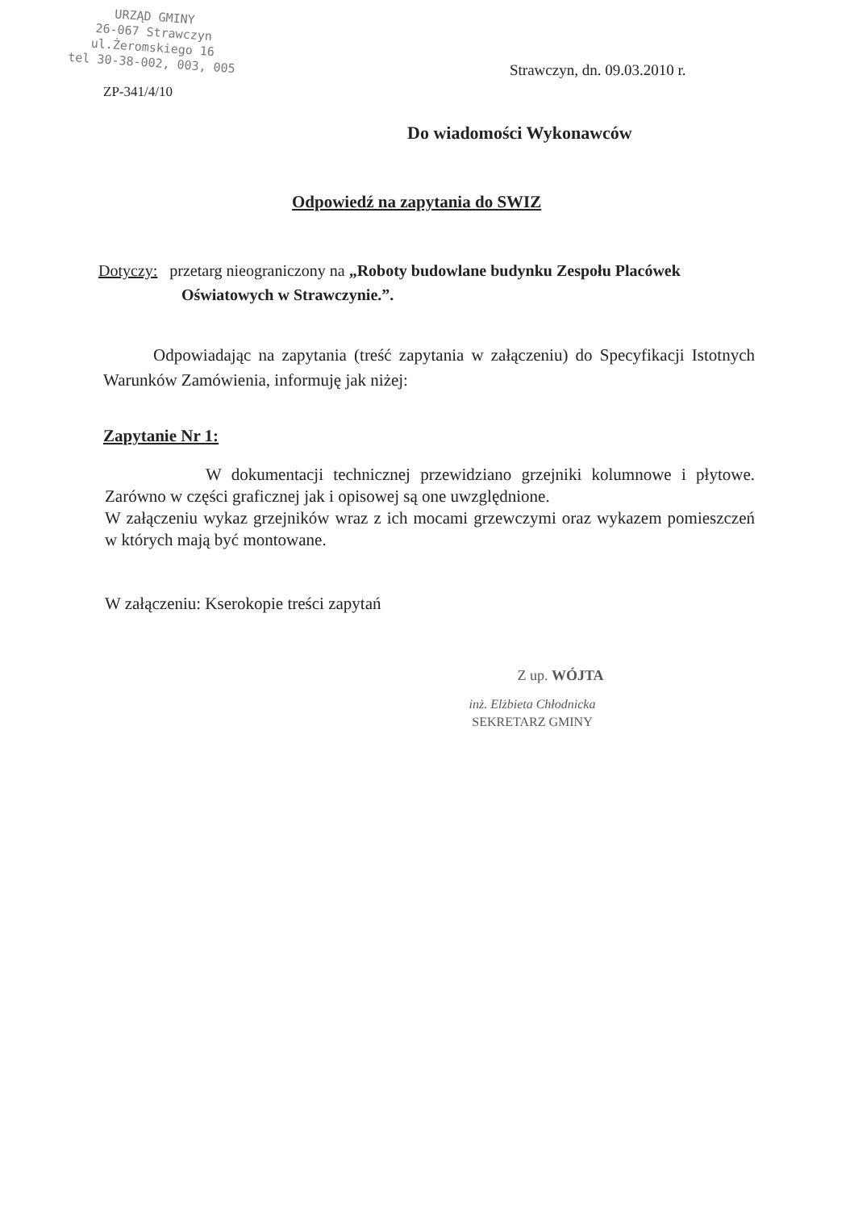URZĄD GMINY
26-067 Strawczyn
ul.Żeromskiego 16
tel 30-38-002, 003, 005
ZP-341/4/10
Strawczyn, dn. 09.03.2010 r.
Do wiadomości Wykonawców
Odpowiedź na zapytania do SWIZ
Dotyczy: przetarg nieograniczony na „Roboty budowlane budynku Zespołu Placówek
Oświatowych w Strawczynie.”.
Odpowiadając na zapytania (treść zapytania w załączeniu) do Specyfikacji Istotnych Warunków Zamówienia, informuję jak niżej:
Zapytanie Nr 1:
W dokumentacji technicznej przewidziano grzejniki kolumnowe i płytowe. Zarówno w części graficznej jak i opisowej są one uwzględnione.
W załączeniu wykaz grzejników wraz z ich mocami grzewczymi oraz wykazem pomieszczeń w których mają być montowane.
W załączeniu: Kserokopie treści zapytań
Z up. WÓJTA
inż. Elżbieta Chłodnicka
SEKRETARZ GMINY